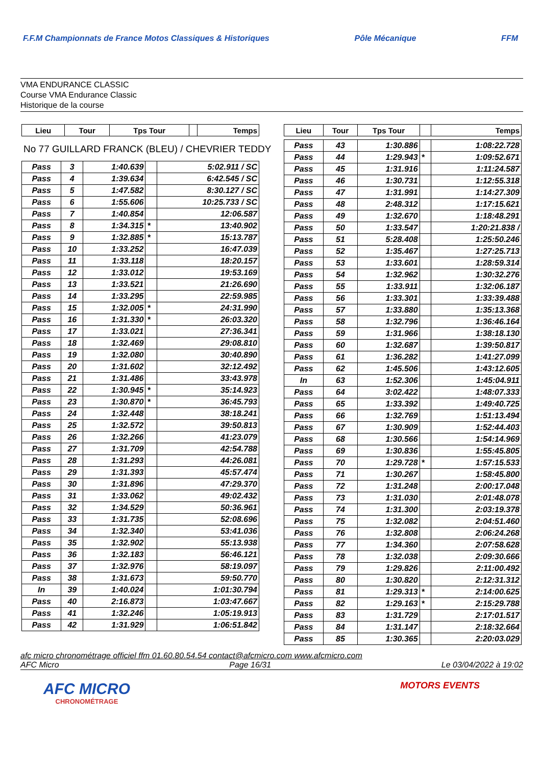F.F.M Championnats de France Motos Classiques & Historiques
Pôle Mécanique FFM
VMA ENDURANCE CLASSIC
Course VMA Endurance Classic
Historique de la course
| Lieu | Tour | Tps Tour | | Temps |
| --- | --- | --- | --- | --- |
No 77 GUILLARD FRANCK (BLEU) / CHEVRIER TEDDY
| Pass | 3 | 1:40.639 | | 5:02.911 / SC |
| Pass | 4 | 1:39.634 | | 6:42.545 / SC |
| Pass | 5 | 1:47.582 | | 8:30.127 / SC |
| Pass | 6 | 1:55.606 | | 10:25.733 / SC |
| Pass | 7 | 1:40.854 | | 12:06.587 |
| Pass | 8 | 1:34.315 | * | 13:40.902 |
| Pass | 9 | 1:32.885 | * | 15:13.787 |
| Pass | 10 | 1:33.252 | | 16:47.039 |
| Pass | 11 | 1:33.118 | | 18:20.157 |
| Pass | 12 | 1:33.012 | | 19:53.169 |
| Pass | 13 | 1:33.521 | | 21:26.690 |
| Pass | 14 | 1:33.295 | | 22:59.985 |
| Pass | 15 | 1:32.005 | * | 24:31.990 |
| Pass | 16 | 1:31.330 | * | 26:03.320 |
| Pass | 17 | 1:33.021 | | 27:36.341 |
| Pass | 18 | 1:32.469 | | 29:08.810 |
| Pass | 19 | 1:32.080 | | 30:40.890 |
| Pass | 20 | 1:31.602 | | 32:12.492 |
| Pass | 21 | 1:31.486 | | 33:43.978 |
| Pass | 22 | 1:30.945 | * | 35:14.923 |
| Pass | 23 | 1:30.870 | * | 36:45.793 |
| Pass | 24 | 1:32.448 | | 38:18.241 |
| Pass | 25 | 1:32.572 | | 39:50.813 |
| Pass | 26 | 1:32.266 | | 41:23.079 |
| Pass | 27 | 1:31.709 | | 42:54.788 |
| Pass | 28 | 1:31.293 | | 44:26.081 |
| Pass | 29 | 1:31.393 | | 45:57.474 |
| Pass | 30 | 1:31.896 | | 47:29.370 |
| Pass | 31 | 1:33.062 | | 49:02.432 |
| Pass | 32 | 1:34.529 | | 50:36.961 |
| Pass | 33 | 1:31.735 | | 52:08.696 |
| Pass | 34 | 1:32.340 | | 53:41.036 |
| Pass | 35 | 1:32.902 | | 55:13.938 |
| Pass | 36 | 1:32.183 | | 56:46.121 |
| Pass | 37 | 1:32.976 | | 58:19.097 |
| Pass | 38 | 1:31.673 | | 59:50.770 |
| In | 39 | 1:40.024 | | 1:01:30.794 |
| Pass | 40 | 2:16.873 | | 1:03:47.667 |
| Pass | 41 | 1:32.246 | | 1:05:19.913 |
| Pass | 42 | 1:31.929 | | 1:06:51.842 |
| Lieu | Tour | Tps Tour | | Temps |
| --- | --- | --- | --- | --- |
| Pass | 43 | 1:30.886 | | 1:08:22.728 |
| Pass | 44 | 1:29.943 | * | 1:09:52.671 |
| Pass | 45 | 1:31.916 | | 1:11:24.587 |
| Pass | 46 | 1:30.731 | | 1:12:55.318 |
| Pass | 47 | 1:31.991 | | 1:14:27.309 |
| Pass | 48 | 2:48.312 | | 1:17:15.621 |
| Pass | 49 | 1:32.670 | | 1:18:48.291 |
| Pass | 50 | 1:33.547 | | 1:20:21.838 / |
| Pass | 51 | 5:28.408 | | 1:25:50.246 |
| Pass | 52 | 1:35.467 | | 1:27:25.713 |
| Pass | 53 | 1:33.601 | | 1:28:59.314 |
| Pass | 54 | 1:32.962 | | 1:30:32.276 |
| Pass | 55 | 1:33.911 | | 1:32:06.187 |
| Pass | 56 | 1:33.301 | | 1:33:39.488 |
| Pass | 57 | 1:33.880 | | 1:35:13.368 |
| Pass | 58 | 1:32.796 | | 1:36:46.164 |
| Pass | 59 | 1:31.966 | | 1:38:18.130 |
| Pass | 60 | 1:32.687 | | 1:39:50.817 |
| Pass | 61 | 1:36.282 | | 1:41:27.099 |
| Pass | 62 | 1:45.506 | | 1:43:12.605 |
| In | 63 | 1:52.306 | | 1:45:04.911 |
| Pass | 64 | 3:02.422 | | 1:48:07.333 |
| Pass | 65 | 1:33.392 | | 1:49:40.725 |
| Pass | 66 | 1:32.769 | | 1:51:13.494 |
| Pass | 67 | 1:30.909 | | 1:52:44.403 |
| Pass | 68 | 1:30.566 | | 1:54:14.969 |
| Pass | 69 | 1:30.836 | | 1:55:45.805 |
| Pass | 70 | 1:29.728 | * | 1:57:15.533 |
| Pass | 71 | 1:30.267 | | 1:58:45.800 |
| Pass | 72 | 1:31.248 | | 2:00:17.048 |
| Pass | 73 | 1:31.030 | | 2:01:48.078 |
| Pass | 74 | 1:31.300 | | 2:03:19.378 |
| Pass | 75 | 1:32.082 | | 2:04:51.460 |
| Pass | 76 | 1:32.808 | | 2:06:24.268 |
| Pass | 77 | 1:34.360 | | 2:07:58.628 |
| Pass | 78 | 1:32.038 | | 2:09:30.666 |
| Pass | 79 | 1:29.826 | | 2:11:00.492 |
| Pass | 80 | 1:30.820 | | 2:12:31.312 |
| Pass | 81 | 1:29.313 | * | 2:14:00.625 |
| Pass | 82 | 1:29.163 | * | 2:15:29.788 |
| Pass | 83 | 1:31.729 | | 2:17:01.517 |
| Pass | 84 | 1:31.147 | | 2:18:32.664 |
| Pass | 85 | 1:30.365 | | 2:20:03.029 |
afc micro chronométrage officiel ffm 01.60.80.54.54 contact@afcmicro.com www.afcmicro.com
AFC Micro Page 16/31 Le 03/04/2022 à 19:02
AFC MICRO
CHRONOMÉTRAGE
MOTORS EVENTS